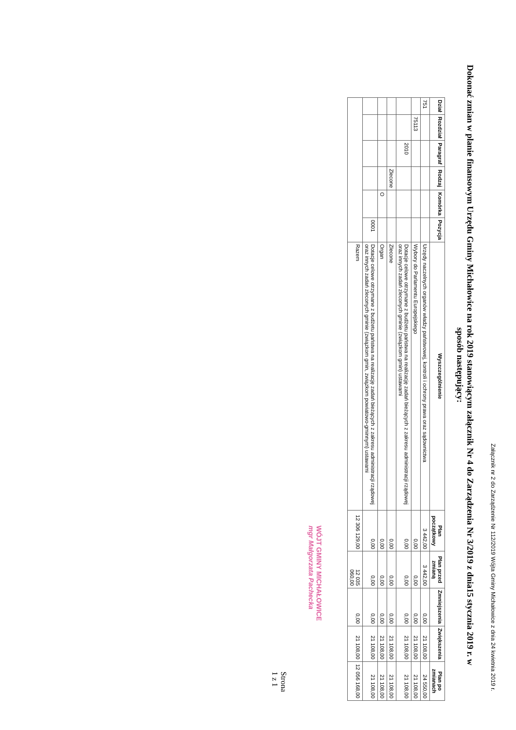Załącznik nr 2 do Zarządzenie Nr 112/2019 Wójta Gminy Michałowice z dnia 24 kwietnia 2019 r.
Dokonać zmian w planie finansowym Urzędu Gminy Michałowice na rok 2019 stanowiącym załącznik Nr 4 do Zarządzenia Nr 3/2019 z dnia15 stycznia 2019 r. w sposób następujący:
| Dział | Rozdział | Paragraf | Rodzaj | Komórka | Pozycja | Wyszczególnienie | Plan początkowy | Plan przed zmianą | Zmniejszenia | Zwiększenia | Plan po zmianach |
| --- | --- | --- | --- | --- | --- | --- | --- | --- | --- | --- | --- |
| 751 | | | | | | Urzędy naczelnych organów władzy państwowej, kontroli i ochrony prawa oraz sądownictwa | 3 442,00 | 3 442,00 | 0,00 | 21 108,00 | 24 550,00 |
| | 75113 | | | | | Wybory do Parlamentu Europejskiego | 0,00 | 0,00 | 0,00 | 21 108,00 | 21 108,00 |
| | | 2010 | | | | Dotacje celowe otrzymane z budżetu państwa na realizację zadań bieżących z zakresu administracji rządowej oraz innych zadań zleconych gminie (związkom gmin) ustawami | 0,00 | 0,00 | 0,00 | 21 108,00 | 21 108,00 |
| | | | Zlecone | | | Zlecone | 0,00 | 0,00 | 0,00 | 21 108,00 | 21 108,00 |
| | | | | O | | Organ | 0,00 | 0,00 | 0,00 | 21 108,00 | 21 108,00 |
| | | | | | 0001 | Dotacje celowe otrzymane z budżetu państwa na realizację zadań bieżących z zakresu administracji rządowej oraz innych zadań zleconych gminie (związkom gmin, związkom powiatowo-gminnym) ustawami | 0,00 | 0,00 | 0,00 | 21 108,00 | 21 108,00 |
| | | | | | | Razem | 12 306 129,00 | 12 035 060,00 | 0,00 | 21 108,00 | 12 056 168,00 |
WÓJT GMINY MICHAŁOWICE
mgr Małgorzata Pachecka
Strona 1 z 1